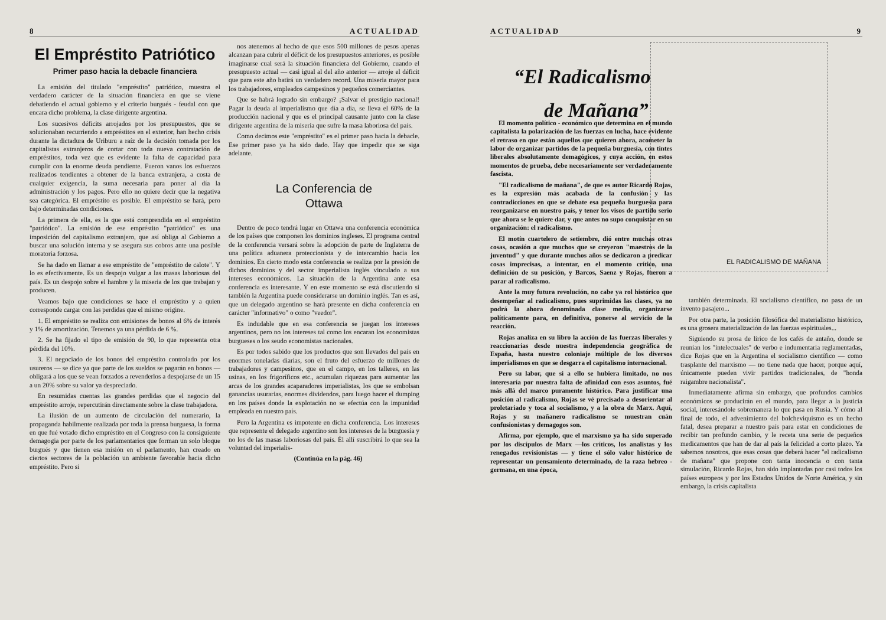8 ACTUALIDAD
El Empréstito Patriótico
Primer paso hacia la debacle financiera
La emisión del titulado "empréstito" patriótico, muestra el verdadero carácter de la situación financiera en que se viene debatiendo el actual gobierno y el criterio burgués - feudal con que encara dicho problema, la clase dirigente argentina.
Los sucesivos déficits arrojados por los presupuestos, que se solucionaban recurriendo a empréstitos en el exterior, han hecho crisis durante la dictadura de Uriburu a raíz de la decisión tomada por los capitalistas extranjeros de cortar con toda nueva contratación de empréstitos, toda vez que es evidente la falta de capacidad para cumplir con la enorme deuda pendiente. Fueron vanos los esfuerzos realizados tendientes a obtener de la banca extranjera, a costa de cualquier exigencia, la suma necesaria para poner al día la administración y los pagos. Pero ello no quiere decir que la negativa sea categórica. El empréstito es posible. El empréstito se hará, pero bajo determinadas condiciones.
La primera de ella, es la que está comprendida en el empréstito "patriótico". La emisión de ese empréstito "patriótico" es una imposición del capitalismo extranjero, que así obliga al Gobierno a buscar una solución interna y se asegura sus cobros ante una posible moratoria forzosa.
Se ha dado en llamar a ese empréstito de "empréstito de calote". Y lo es efectivamente. Es un despojo vulgar a las masas laboriosas del país. Es un despojo sobre el hambre y la miseria de los que trabajan y producen.
Veamos bajo que condiciones se hace el empréstito y a quien corresponde cargar con las perdidas que el mismo origine.
1. El empréstito se realiza con emisiones de bonos al 6% de interés y 1% de amortización. Tenemos ya una pérdida de 6 %.
2. Se ha fijado el tipo de emisión de 90, lo que representa otra pérdida del 10%.
3. El negociado de los bonos del empréstito controlado por los usureros — se dice ya que parte de los sueldos se pagarán en bonos — obligará a los que se vean forzados a revenderlos a despojarse de un 15 a un 20% sobre su valor ya despreciado.
En resumidas cuentas las grandes perdidas que el negocio del empréstito arroje, repercutirán directamente sobre la clase trabajadora.
La ilusión de un aumento de circulación del numerario, la propaganda habilmente realizada por toda la prensa burguesa, la forma en que fué votado dicho empréstito en el Congreso con la consiguiente demagogia por parte de los parlamentarios que forman un solo bloque burgués y que tienen esa misión en el parlamento, han creado en ciertos sectores de la población un ambiente favorable hacia dicho empréstito. Pero si
nos atenemos al hecho de que esos 500 millones de pesos apenas alcanzan para cubrir el déficit de los presupuestos anteriores, es posible imaginarse cual será la situación financiera del Gobierno, cuando el presupuesto actual — casi igual al del año anterior — arroje el déficit que para este año batirá un verdadero record. Una miseria mayor para los trabajadores, empleados campesinos y pequeños comerciantes.
Que se habrá logrado sin embargo? ¡Salvar el prestigio nacional! Pagar la deuda al imperialismo que día a día, se lleva el 60% de la producción nacional y que es el principal causante junto con la clase dirigente argentina de la miseria que sufre la masa laboriosa del país.
Como decimos este "empréstito" es el primer paso hacia la debacle. Ese primer paso ya ha sido dado. Hay que impedir que se siga adelante.
La Conferencia de
Ottawa
Dentro de poco tendrá lugar en Ottawa una conferencia económica de los países que componen los dominios ingleses. El programa central de la conferencia versará sobre la adopción de parte de Inglaterra de una política aduanera proteccionista y de intercambio hacia los dominios. En cierto modo esta conferencia se realiza por la presión de dichos dominios y del sector imperialista inglés vinculado a sus intereses económicos. La situación de la Argentina ante esa conferencia es interesante. Y en este momento se está discutiendo si también la Argentina puede considerarse un dominio inglés. Tan es así, que un delegado argentino se hará presente en dicha conferencia en carácter "informativo" o como "veedor".
Es indudable que en esa conferencia se juegan los intereses argentinos, pero no los intereses tal como los encaran los economistas burgueses o los seudo economistas nacionales.
Es por todos sabido que los productos que son llevados del país en enormes toneladas diarias, son el fruto del esfuerzo de millones de trabajadores y campesinos, que en el campo, en los talleres, en las usinas, en los frigoríficos etc., acumulan riquezas para aumentar las arcas de los grandes acaparadores imperialistas, los que se embolsan ganancias usurarias, enormes dividendos, para luego hacer el dumping en los países donde la explotación no se efectúa con la impunidad empleada en nuestro país.
Pero la Argentina es impotente en dicha conferencia. Los intereses que represente el delegado argentino son los intereses de la burguesía y no los de las masas laboriosas del país. Él allí suscribirá lo que sea la voluntad del imperialis-
(Continúa en la pág. 46)
ACTUALIDAD 9
“El Radicalismo
de Mañana”
EL RADICALISMO DE MAÑANA
El momento político - económico que determina en el mundo capitalista la polarización de las fuerzas en lucha, hace evidente el retraso en que están aquellos que quieren ahora, acometer la labor de organizar partidos de la pequeña burguesía, con tintes liberales absolutamente demagógicos, y cuya acción, en estos momentos de prueba, debe necesariamente ser verdaderamente fascista.
"El radicalismo de mañana", de que es autor Ricardo Rojas, es la expresión más acabada de la confusión y las contradicciones en que se debate esa pequeña burguesía para reorganizarse en nuestro país, y tener los visos de partido serio que ahora se le quiere dar, y que antes no supo conquistar en su organización: el radicalismo.
El motín cuartelero de setiembre, dió entre muchas otras cosas, ocasión a que muchos que se creyeron "maestros de la juventud" y que durante muchos años se dedicaron a predicar cosas imprecisas, a intentar, en el momento crítico, una definición de su posición, y Barcos, Saenz y Rojas, fueron a parar al radicalismo.
Ante la muy futura revolución, no cabe ya rol histórico que desempeñar al radicalismo, pues suprimidas las clases, ya no podrá la ahora denominada clase media, organizarse políticamente para, en definitiva, ponerse al servicio de la reacción.
Rojas analiza en su libro la acción de las fuerzas liberales y reaccionarias desde nuestra independencia geográfica de España, hasta nuestro coloniaje múltiple de los diversos imperialismos en que se desgarra el capitalismo internacional.
Pero su labor, que si a ello se hubiera limitado, no nos interesaría por nuestra falta de afinidad con esos asuntos, fué más allá del marco puramente histórico. Para justificar una posición al radicalismo, Rojas se vé precisado a desorientar al proletariado y toca al socialismo, y a la obra de Marx. Aquí, Rojas y su mañanero radicalismo se muestran cuán confusionistas y demagogos son.
Afirma, por ejemplo, que el marxismo ya ha sido superado por los discípulos de Marx —los críticos, los analistas y los renegados revisionistas — y tiene el sólo valor histórico de representar un pensamiento determinado, de la raza hebreo - germana, en una época,
también determinada. El socialismo científico, no pasa de un invento pasajero...
Por otra parte, la posición filosófica del materialismo histórico, es una grosera materialización de las fuerzas espirituales...
Siguiendo su prosa de lírico de los cafés de antaño, donde se reunían los "intelectuales" de verbo e indumentaria reglamentadas, dice Rojas que en la Argentina el socialismo científico — como trasplante del marxismo — no tiene nada que hacer, porque aquí, únicamente pueden vivir partidos tradicionales, de "honda raigambre nacionalista".
Inmediatamente afirma sin embargo, que profundos cambios económicos se producirán en el mundo, para llegar a la justicia social, interesándole sobremanera lo que pasa en Rusia. Y cómo al final de todo, el advenimiento del bolcheviquismo es un hecho fatal, desea preparar a nuestro país para estar en condiciones de recibir tan profundo cambio, y le receta una serie de pequeños medicamentos que han de dar al país la felicidad a corto plazo. Ya sabemos nosotros, que esas cosas que deberá hacer "el radicalismo de mañana" que propone con tanta inocencia o con tanta simulación, Ricardo Rojas, han sido implantadas por casi todos los países europeos y por los Estados Unidos de Norte América, y sin embargo, la crisis capitalista